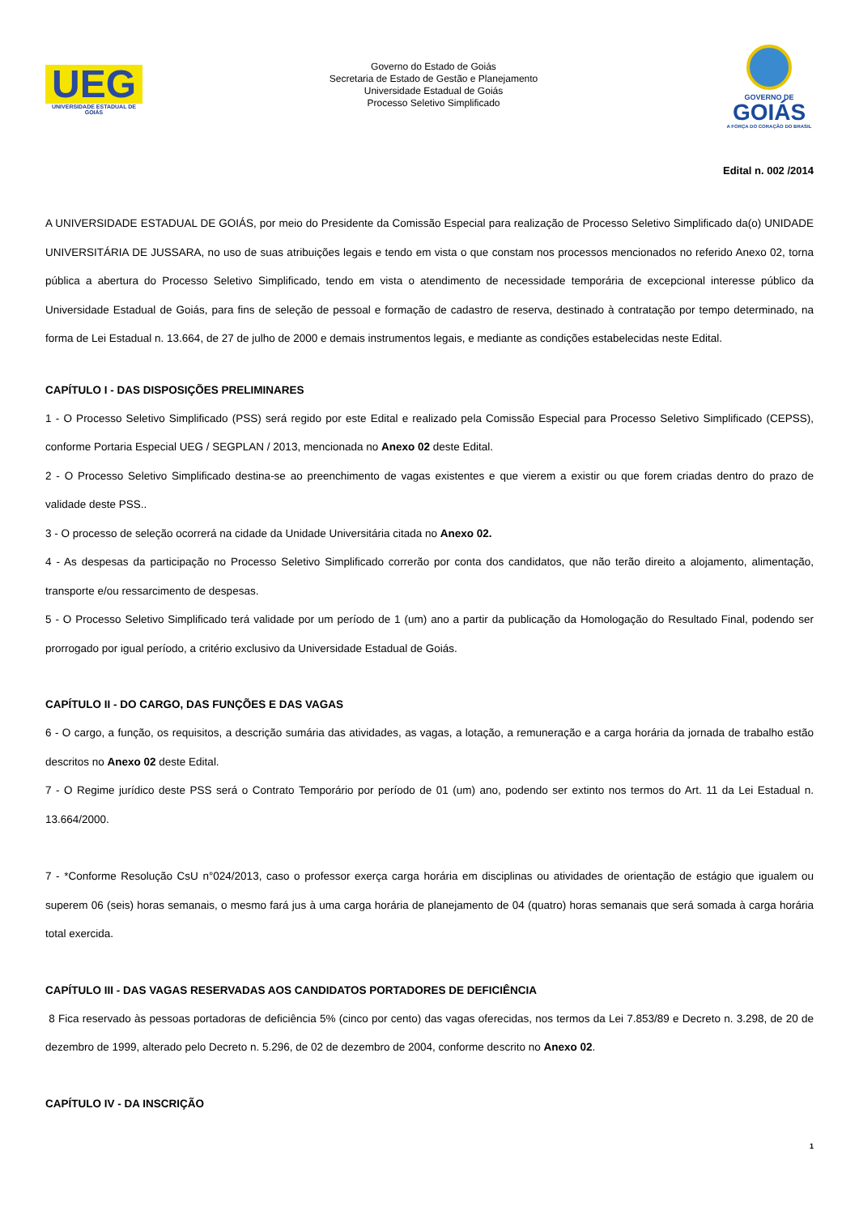UEG
UNIVERSIDADE ESTADUAL DE GOIÁS
Governo do Estado de Goiás
Secretaria de Estado de Gestão e Planejamento
Universidade Estadual de Goiás
Processo Seletivo Simplificado
GOVERNO DE
GOIÁS
A FORÇA DO CORAÇÃO DO BRASIL
Edital n. 002 /2014
A UNIVERSIDADE ESTADUAL DE GOIÁS, por meio do Presidente da Comissão Especial para realização de Processo Seletivo Simplificado da(o) UNIDADE UNIVERSITÁRIA DE JUSSARA, no uso de suas atribuições legais e tendo em vista o que constam nos processos mencionados no referido Anexo 02, torna pública a abertura do Processo Seletivo Simplificado, tendo em vista o atendimento de necessidade temporária de excepcional interesse público da Universidade Estadual de Goiás, para fins de seleção de pessoal e formação de cadastro de reserva, destinado à contratação por tempo determinado, na forma de Lei Estadual n. 13.664, de 27 de julho de 2000 e demais instrumentos legais, e mediante as condições estabelecidas neste Edital.
CAPÍTULO I - DAS DISPOSIÇÕES PRELIMINARES
1 - O Processo Seletivo Simplificado (PSS) será regido por este Edital e realizado pela Comissão Especial para Processo Seletivo Simplificado (CEPSS), conforme Portaria Especial UEG / SEGPLAN / 2013, mencionada no Anexo 02 deste Edital.
2 - O Processo Seletivo Simplificado destina-se ao preenchimento de vagas existentes e que vierem a existir ou que forem criadas dentro do prazo de validade deste PSS..
3 - O processo de seleção ocorrerá na cidade da Unidade Universitária citada no Anexo 02.
4 - As despesas da participação no Processo Seletivo Simplificado correrão por conta dos candidatos, que não terão direito a alojamento, alimentação, transporte e/ou ressarcimento de despesas.
5 - O Processo Seletivo Simplificado terá validade por um período de 1 (um) ano a partir da publicação da Homologação do Resultado Final, podendo ser prorrogado por igual período, a critério exclusivo da Universidade Estadual de Goiás.
CAPÍTULO II - DO CARGO, DAS FUNÇÕES E DAS VAGAS
6 - O cargo, a função, os requisitos, a descrição sumária das atividades, as vagas, a lotação, a remuneração e a carga horária da jornada de trabalho estão descritos no Anexo 02 deste Edital.
7 - O Regime jurídico deste PSS será o Contrato Temporário por período de 01 (um) ano, podendo ser extinto nos termos do Art. 11 da Lei Estadual n. 13.664/2000.
7 - *Conforme Resolução CsU n°024/2013, caso o professor exerça carga horária em disciplinas ou atividades de orientação de estágio que igualem ou superem 06 (seis) horas semanais, o mesmo fará jus à uma carga horária de planejamento de 04 (quatro) horas semanais que será somada à carga horária total exercida.
CAPÍTULO III - DAS VAGAS RESERVADAS AOS CANDIDATOS PORTADORES DE DEFICIÊNCIA
8 Fica reservado às pessoas portadoras de deficiência 5% (cinco por cento) das vagas oferecidas, nos termos da Lei 7.853/89 e Decreto n. 3.298, de 20 de dezembro de 1999, alterado pelo Decreto n. 5.296, de 02 de dezembro de 2004, conforme descrito no Anexo 02.
CAPÍTULO IV - DA INSCRIÇÃO
1